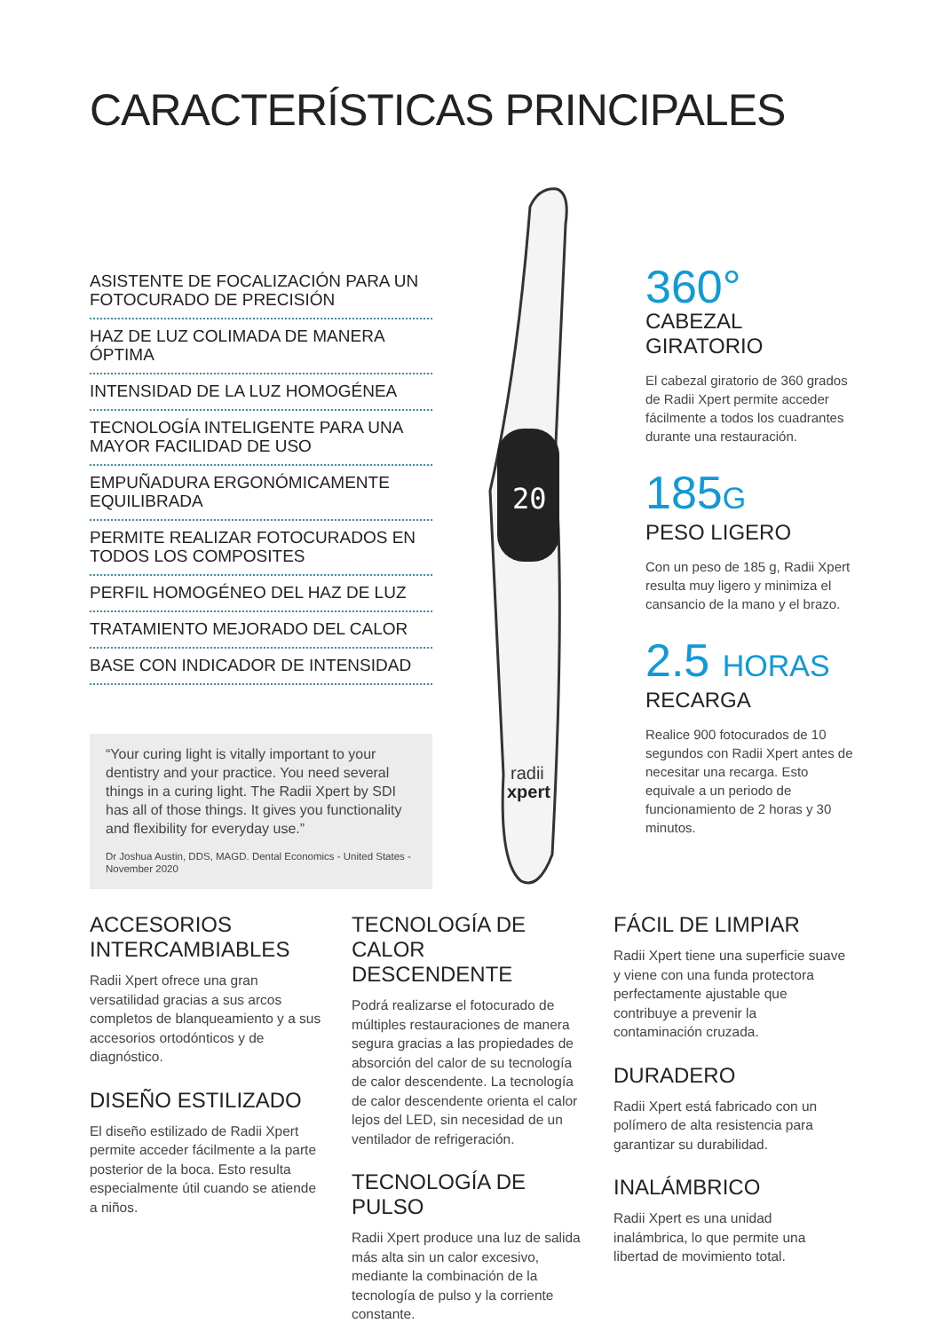CARACTERÍSTICAS PRINCIPALES
ASISTENTE DE FOCALIZACIÓN PARA UN FOTOCURADO DE PRECISIÓN
HAZ DE LUZ COLIMADA DE MANERA ÓPTIMA
INTENSIDAD DE LA LUZ HOMOGÉNEA
TECNOLOGÍA INTELIGENTE PARA UNA MAYOR FACILIDAD DE USO
EMPUÑADURA ERGONÓMICAMENTE EQUILIBRADA
PERMITE REALIZAR FOTOCURADOS EN TODOS LOS COMPOSITES
PERFIL HOMOGÉNEO DEL HAZ DE LUZ
TRATAMIENTO MEJORADO DEL CALOR
BASE CON INDICADOR DE INTENSIDAD
“Your curing light is vitally important to your dentistry and your practice. You need several things in a curing light. The Radii Xpert by SDI has all of those things. It gives you functionality and flexibility for everyday use.”
Dr Joshua Austin, DDS, MAGD. Dental Economics - United States - November 2020
20
.
radii
xpert
360°
CABEZAL GIRATORIO
El cabezal giratorio de 360 grados de Radii Xpert permite acceder fácilmente a todos los cuadrantes durante una restauración.
185G
PESO LIGERO
Con un peso de 185 g, Radii Xpert resulta muy ligero y minimiza el cansancio de la mano y el brazo.
2.5 HORAS
RECARGA
Realice 900 fotocurados de 10 segundos con Radii Xpert antes de necesitar una recarga. Esto equivale a un periodo de funcionamiento de 2 horas y 30 minutos.
ACCESORIOS INTERCAMBIABLES
Radii Xpert ofrece una gran versatilidad gracias a sus arcos completos de blanqueamiento y a sus accesorios ortodónticos y de diagnóstico.
DISEÑO ESTILIZADO
El diseño estilizado de Radii Xpert permite acceder fácilmente a la parte posterior de la boca. Esto resulta especialmente útil cuando se atiende a niños.
TECNOLOGÍA DE CALOR DESCENDENTE
Podrá realizarse el fotocurado de múltiples restauraciones de manera segura gracias a las propiedades de absorción del calor de su tecnología de calor descendente. La tecnología de calor descendente orienta el calor lejos del LED, sin necesidad de un ventilador de refrigeración.
TECNOLOGÍA DE PULSO
Radii Xpert produce una luz de salida más alta sin un calor excesivo, mediante la combinación de la tecnología de pulso y la corriente constante.
FÁCIL DE LIMPIAR
Radii Xpert tiene una superficie suave y viene con una funda protectora perfectamente ajustable que contribuye a prevenir la contaminación cruzada.
DURADERO
Radii Xpert está fabricado con un polímero de alta resistencia para garantizar su durabilidad.
INALÁMBRICO
Radii Xpert es una unidad inalámbrica, lo que permite una libertad de movimiento total.